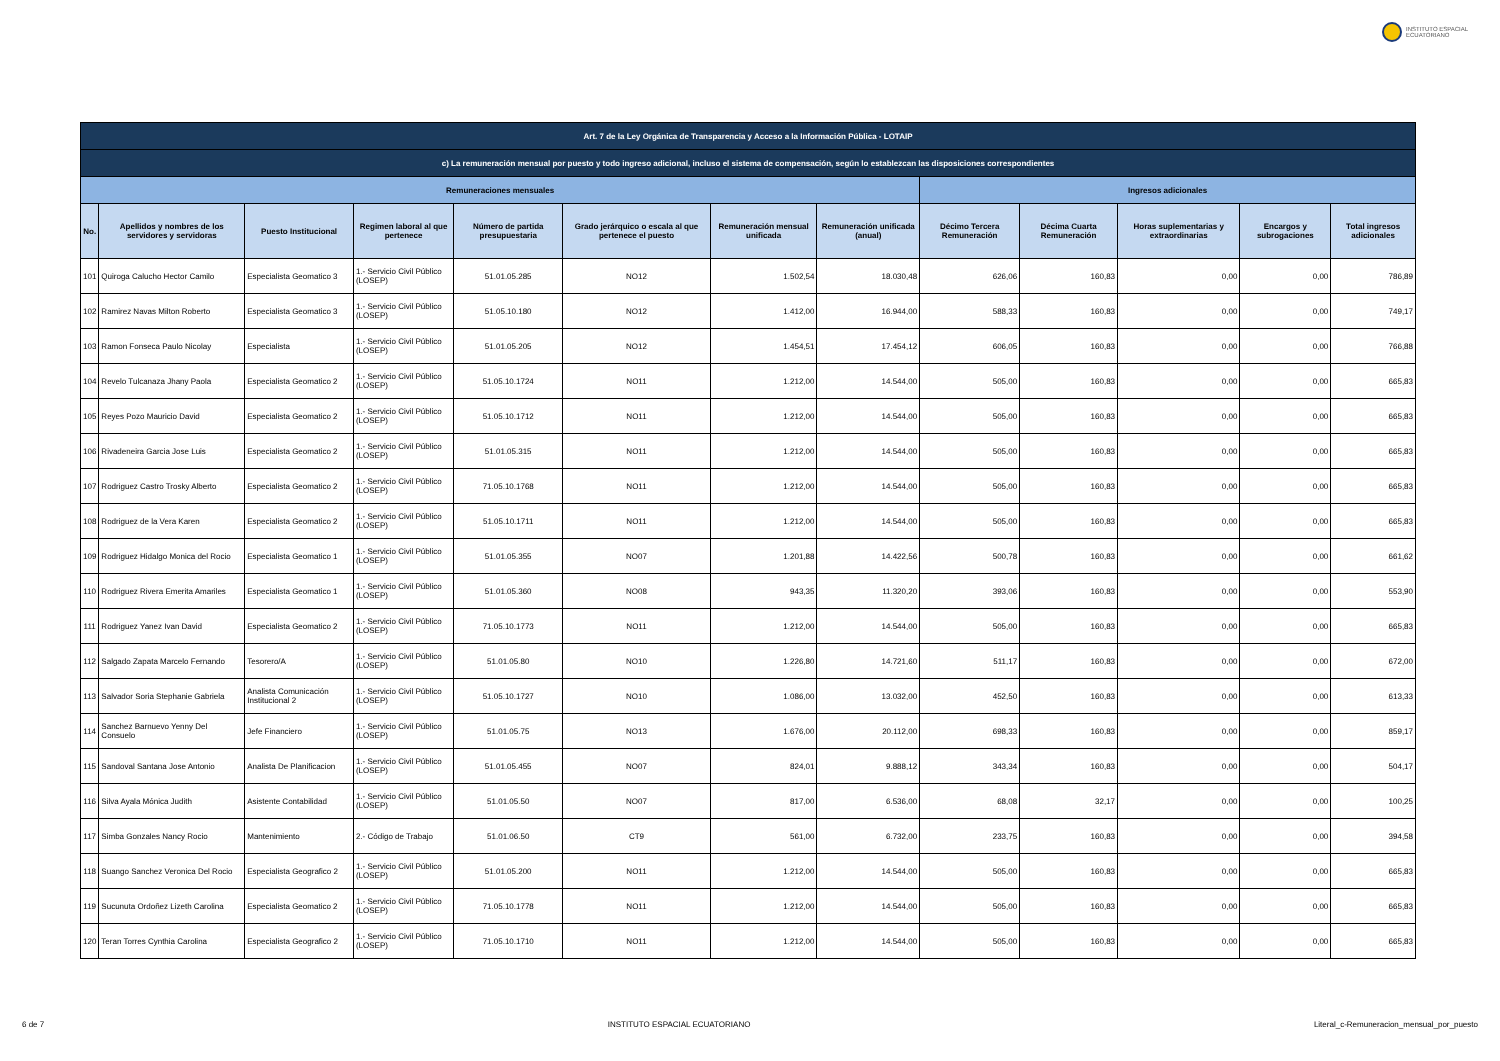INSTITUTO ESPACIAL
ECUATORIANO
| Art. 7 de la Ley Orgánica de Transparencia y Acceso a la Información Pública - LOTAIP | | | | | | | | | | | | |
| --- | --- | --- | --- | --- | --- | --- | --- | --- | --- | --- | --- | --- |
| c) La remuneración mensual por puesto y todo ingreso adicional, incluso el sistema de compensación, según lo establezcan las disposiciones correspondientes | | | | | | | | | | | | |
| Remuneraciones mensuales | | | | | | | | Ingresos adicionales | | | | |
| No. | Apellidos y nombres de los servidores y servidoras | Puesto Institucional | Regimen laboral al que pertenece | Número de partida presupuestaria | Grado jerárquico o escala al que pertenece el puesto | Remuneración mensual unificada | Remuneración unificada (anual) | Décimo Tercera Remuneración | Décima Cuarta Remuneración | Horas suplementarias y extraordinarias | Encargos y subrogaciones | Total ingresos adicionales |
| 101 | Quiroga Calucho Hector Camilo | Especialista Geomatico 3 | 1.- Servicio Civil Público (LOSEP) | 51.01.05.285 | NO12 | 1.502,54 | 18.030,48 | 626,06 | 160,83 | 0,00 | 0,00 | 786,89 |
| 102 | Ramirez Navas Milton Roberto | Especialista Geomatico 3 | 1.- Servicio Civil Público (LOSEP) | 51.05.10.180 | NO12 | 1.412,00 | 16.944,00 | 588,33 | 160,83 | 0,00 | 0,00 | 749,17 |
| 103 | Ramon Fonseca Paulo Nicolay | Especialista | 1.- Servicio Civil Público (LOSEP) | 51.01.05.205 | NO12 | 1.454,51 | 17.454,12 | 606,05 | 160,83 | 0,00 | 0,00 | 766,88 |
| 104 | Revelo Tulcanaza Jhany Paola | Especialista Geomatico 2 | 1.- Servicio Civil Público (LOSEP) | 51.05.10.1724 | NO11 | 1.212,00 | 14.544,00 | 505,00 | 160,83 | 0,00 | 0,00 | 665,83 |
| 105 | Reyes Pozo Mauricio David | Especialista Geomatico 2 | 1.- Servicio Civil Público (LOSEP) | 51.05.10.1712 | NO11 | 1.212,00 | 14.544,00 | 505,00 | 160,83 | 0,00 | 0,00 | 665,83 |
| 106 | Rivadeneira Garcia Jose Luis | Especialista Geomatico 2 | 1.- Servicio Civil Público (LOSEP) | 51.01.05.315 | NO11 | 1.212,00 | 14.544,00 | 505,00 | 160,83 | 0,00 | 0,00 | 665,83 |
| 107 | Rodriguez Castro Trosky Alberto | Especialista Geomatico 2 | 1.- Servicio Civil Público (LOSEP) | 71.05.10.1768 | NO11 | 1.212,00 | 14.544,00 | 505,00 | 160,83 | 0,00 | 0,00 | 665,83 |
| 108 | Rodriguez de la Vera Karen | Especialista Geomatico 2 | 1.- Servicio Civil Público (LOSEP) | 51.05.10.1711 | NO11 | 1.212,00 | 14.544,00 | 505,00 | 160,83 | 0,00 | 0,00 | 665,83 |
| 109 | Rodriguez Hidalgo Monica del Rocio | Especialista Geomatico 1 | 1.- Servicio Civil Público (LOSEP) | 51.01.05.355 | NO07 | 1.201,88 | 14.422,56 | 500,78 | 160,83 | 0,00 | 0,00 | 661,62 |
| 110 | Rodriguez Rivera Emerita Amariles | Especialista Geomatico 1 | 1.- Servicio Civil Público (LOSEP) | 51.01.05.360 | NO08 | 943,35 | 11.320,20 | 393,06 | 160,83 | 0,00 | 0,00 | 553,90 |
| 111 | Rodriguez Yanez Ivan David | Especialista Geomatico 2 | 1.- Servicio Civil Público (LOSEP) | 71.05.10.1773 | NO11 | 1.212,00 | 14.544,00 | 505,00 | 160,83 | 0,00 | 0,00 | 665,83 |
| 112 | Salgado Zapata Marcelo Fernando | Tesorero/A | 1.- Servicio Civil Público (LOSEP) | 51.01.05.80 | NO10 | 1.226,80 | 14.721,60 | 511,17 | 160,83 | 0,00 | 0,00 | 672,00 |
| 113 | Salvador Soria Stephanie Gabriela | Analista Comunicación Institucional 2 | 1.- Servicio Civil Público (LOSEP) | 51.05.10.1727 | NO10 | 1.086,00 | 13.032,00 | 452,50 | 160,83 | 0,00 | 0,00 | 613,33 |
| 114 | Sanchez Barnuevo Yenny Del Consuelo | Jefe Financiero | 1.- Servicio Civil Público (LOSEP) | 51.01.05.75 | NO13 | 1.676,00 | 20.112,00 | 698,33 | 160,83 | 0,00 | 0,00 | 859,17 |
| 115 | Sandoval Santana Jose Antonio | Analista De Planificacion | 1.- Servicio Civil Público (LOSEP) | 51.01.05.455 | NO07 | 824,01 | 9.888,12 | 343,34 | 160,83 | 0,00 | 0,00 | 504,17 |
| 116 | Silva Ayala Mónica Judith | Asistente Contabilidad | 1.- Servicio Civil Público (LOSEP) | 51.01.05.50 | NO07 | 817,00 | 6.536,00 | 68,08 | 32,17 | 0,00 | 0,00 | 100,25 |
| 117 | Simba Gonzales Nancy Rocio | Mantenimiento | 2.- Código de Trabajo | 51.01.06.50 | CT9 | 561,00 | 6.732,00 | 233,75 | 160,83 | 0,00 | 0,00 | 394,58 |
| 118 | Suango Sanchez Veronica Del Rocio | Especialista Geografico 2 | 1.- Servicio Civil Público (LOSEP) | 51.01.05.200 | NO11 | 1.212,00 | 14.544,00 | 505,00 | 160,83 | 0,00 | 0,00 | 665,83 |
| 119 | Sucunuta Ordoñez Lizeth Carolina | Especialista Geomatico 2 | 1.- Servicio Civil Público (LOSEP) | 71.05.10.1778 | NO11 | 1.212,00 | 14.544,00 | 505,00 | 160,83 | 0,00 | 0,00 | 665,83 |
| 120 | Teran Torres Cynthia Carolina | Especialista Geografico 2 | 1.- Servicio Civil Público (LOSEP) | 71.05.10.1710 | NO11 | 1.212,00 | 14.544,00 | 505,00 | 160,83 | 0,00 | 0,00 | 665,83 |
6 de 7 INSTITUTO ESPACIAL ECUATORIANO Literal_c-Remuneracion_mensual_por_puesto